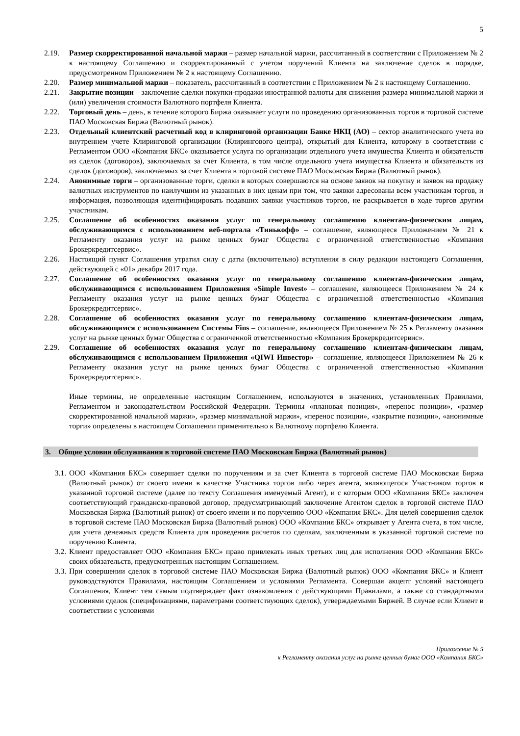5
2.19. Размер скорректированной начальной маржи – размер начальной маржи, рассчитанный в соответствии с Приложением № 2 к настоящему Соглашению и скорректированный с учетом поручений Клиента на заключение сделок в порядке, предусмотренном Приложением № 2 к настоящему Соглашению.
2.20. Размер минимальной маржи – показатель, рассчитанный в соответствии с Приложением № 2 к настоящему Соглашению.
2.21. Закрытие позиции – заключение сделки покупки-продажи иностранной валюты для снижения размера минимальной маржи и (или) увеличения стоимости Валютного портфеля Клиента.
2.22. Торговый день – день, в течение которого Биржа оказывает услуги по проведению организованных торгов в торговой системе ПАО Московская Биржа (Валютный рынок).
2.23. Отдельный клиентский расчетный код в клиринговой организации Банке НКЦ (АО) – сектор аналитического учета во внутреннем учете Клиринговой организации (Клирингового центра), открытый для Клиента, которому в соответствии с Регламентом ООО «Компания БКС» оказывается услуга по организации отдельного учета имущества Клиента и обязательств из сделок (договоров), заключаемых за счет Клиента, в том числе отдельного учета имущества Клиента и обязательств из сделок (договоров), заключаемых за счет Клиента в торговой системе ПАО Московская Биржа (Валютный рынок).
2.24. Анонимные торги – организованные торги, сделки в которых совершаются на основе заявок на покупку и заявок на продажу валютных инструментов по наилучшим из указанных в них ценам при том, что заявки адресованы всем участникам торгов, и информация, позволяющая идентифицировать подавших заявки участников торгов, не раскрывается в ходе торгов другим участникам.
2.25. Соглашение об особенностях оказания услуг по генеральному соглашению клиентам-физическим лицам, обслуживающимся с использованием веб-портала «Тинькофф» – соглашение, являющееся Приложением № 21 к Регламенту оказания услуг на рынке ценных бумаг Общества с ограниченной ответственностью «Компания Брокеркредитсервис».
2.26. Настоящий пункт Соглашения утратил силу с даты (включительно) вступления в силу редакции настоящего Соглашения, действующей с «01» декабря 2017 года.
2.27. Соглашение об особенностях оказания услуг по генеральному соглашению клиентам-физическим лицам, обслуживающимся с использованием Приложения «Simple Invest» – соглашение, являющееся Приложением № 24 к Регламенту оказания услуг на рынке ценных бумаг Общества с ограниченной ответственностью «Компания Брокеркредитсервис».
2.28. Соглашение об особенностях оказания услуг по генеральному соглашению клиентам-физическим лицам, обслуживающимся с использованием Системы Fins – соглашение, являющееся Приложением № 25 к Регламенту оказания услуг на рынке ценных бумаг Общества с ограниченной ответственностью «Компания Брокеркредитсервис».
2.29. Соглашение об особенностях оказания услуг по генеральному соглашению клиентам-физическим лицам, обслуживающимся с использованием Приложения «QIWI Инвестор» – соглашение, являющееся Приложением № 26 к Регламенту оказания услуг на рынке ценных бумаг Общества с ограниченной ответственностью «Компания Брокеркредитсервис».
Иные термины, не определенные настоящим Соглашением, используются в значениях, установленных Правилами, Регламентом и законодательством Российской Федерации. Термины «плановая позиция», «перенос позиции», «размер скорректированной начальной маржи», «размер минимальной маржи», «перенос позиции», «закрытие позиции», «анонимные торги» определены в настоящем Соглашении применительно к Валютному портфелю Клиента.
3. Общие условия обслуживания в торговой системе ПАО Московская Биржа (Валютный рынок)
3.1. ООО «Компания БКС» совершает сделки по поручениям и за счет Клиента в торговой системе ПАО Московская Биржа (Валютный рынок) от своего имени в качестве Участника торгов либо через агента, являющегося Участником торгов в указанной торговой системе (далее по тексту Соглашения именуемый Агент), и с которым ООО «Компания БКС» заключен соответствующий гражданско-правовой договор, предусматривающий заключение Агентом сделок в торговой системе ПАО Московская Биржа (Валютный рынок) от своего имени и по поручению ООО «Компания БКС». Для целей совершения сделок в торговой системе ПАО Московская Биржа (Валютный рынок) ООО «Компания БКС» открывает у Агента счета, в том числе, для учета денежных средств Клиента для проведения расчетов по сделкам, заключенным в указанной торговой системе по поручению Клиента.
3.2. Клиент предоставляет ООО «Компания БКС» право привлекать иных третьих лиц для исполнения ООО «Компания БКС» своих обязательств, предусмотренных настоящим Соглашением.
3.3. При совершении сделок в торговой системе ПАО Московская Биржа (Валютный рынок) ООО «Компания БКС» и Клиент руководствуются Правилами, настоящим Соглашением и условиями Регламента. Совершая акцепт условий настоящего Соглашения, Клиент тем самым подтверждает факт ознакомления с действующими Правилами, а также со стандартными условиями сделок (спецификациями, параметрами соответствующих сделок), утверждаемыми Биржей. В случае если Клиент в соответствии с условиями
Приложение № 5
к Регламенту оказания услуг на рынке ценных бумаг ООО «Компания БКС»